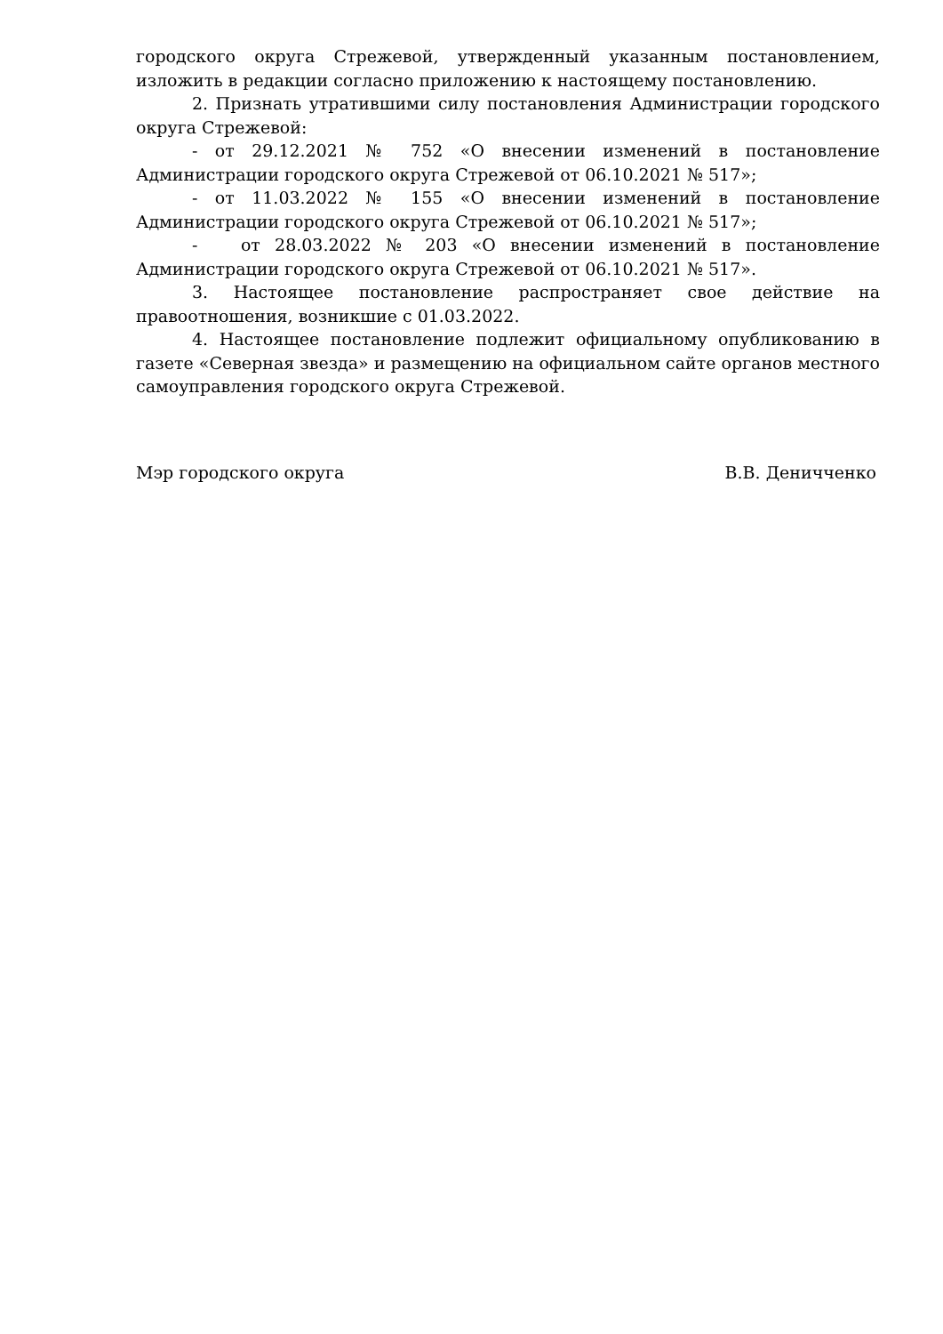городского округа Стрежевой, утвержденный указанным постановлением, изложить в редакции согласно приложению к настоящему постановлению.
2. Признать утратившими силу постановления Администрации городского округа Стрежевой:
- от 29.12.2021 № 752 «О внесении изменений в постановление Администрации городского округа Стрежевой от 06.10.2021 № 517»;
- от 11.03.2022 № 155 «О внесении изменений в постановление Администрации городского округа Стрежевой от 06.10.2021 № 517»;
- от 28.03.2022 № 203 «О внесении изменений в постановление Администрации городского округа Стрежевой от 06.10.2021 № 517».
3. Настоящее постановление распространяет свое действие на правоотношения, возникшие с 01.03.2022.
4. Настоящее постановление подлежит официальному опубликованию в газете «Северная звезда» и размещению на официальном сайте органов местного самоуправления городского округа Стрежевой.
Мэр городского округа В.В. Деничченко